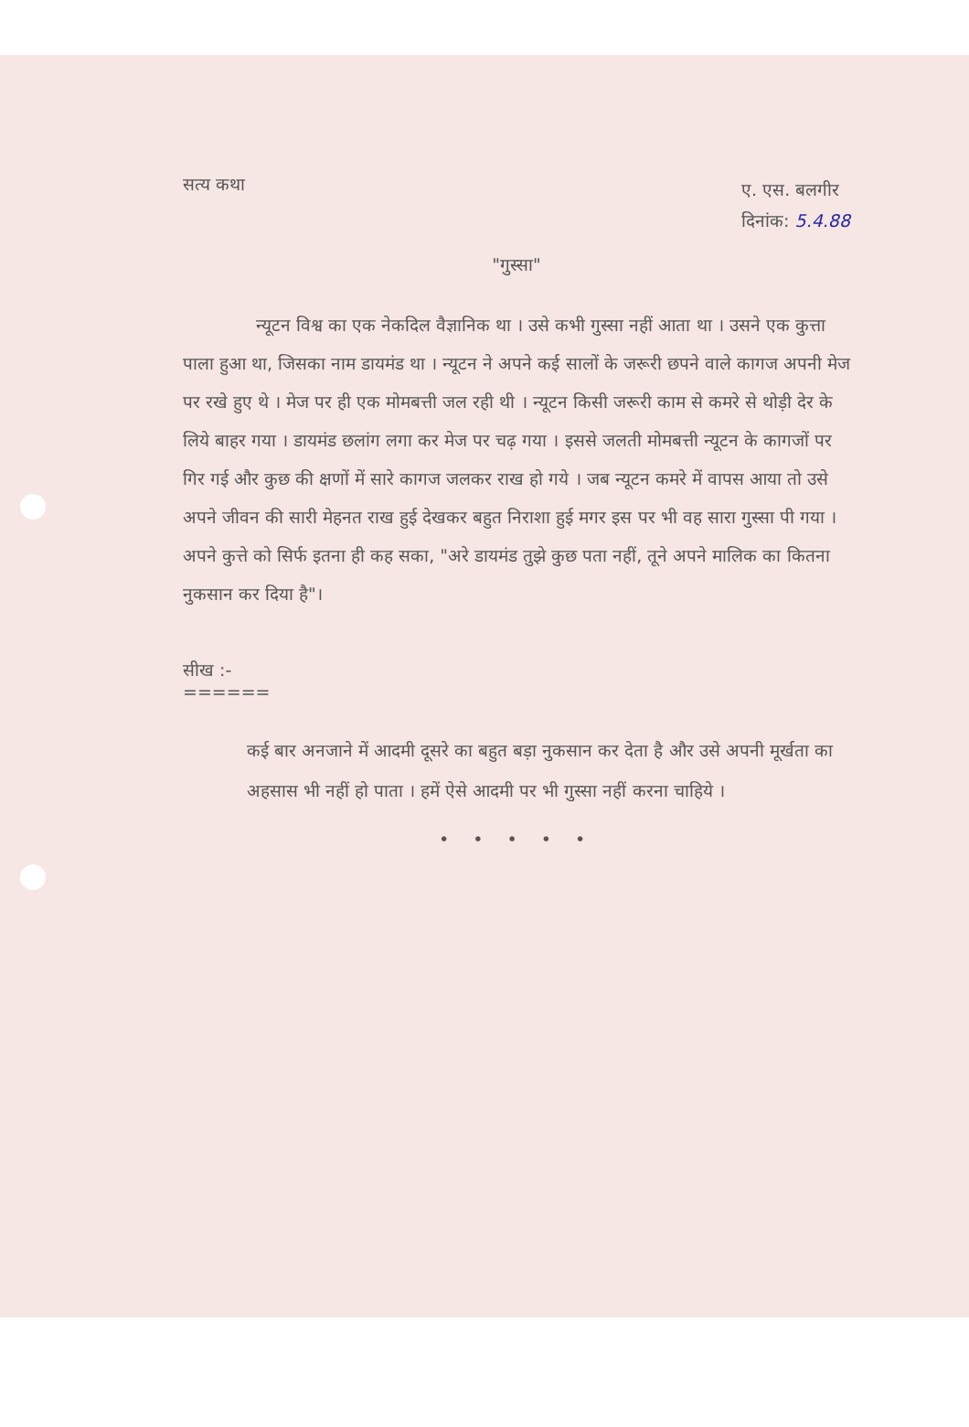सत्य कथा
ए. एस. बलगीर
दिनांक: 5.4.88
"गुस्सा"
न्यूटन विश्व का एक नेकदिल वैज्ञानिक था । उसे कभी गुस्सा नहीं आता था । उसने एक कुत्ता पाला हुआ था, जिसका नाम डायमंड था । न्यूटन ने अपने कई सालों के जरूरी छपने वाले कागज अपनी मेज पर रखे हुए थे । मेज पर ही एक मोमबत्ती जल रही थी । न्यूटन किसी जरूरी काम से कमरे से थोड़ी देर के लिये बाहर गया । डायमंड छलांग लगा कर मेज पर चढ़ गया । इससे जलती मोमबत्ती न्यूटन के कागजों पर गिर गई और कुछ की क्षणों में सारे कागज जलकर राख हो गये । जब न्यूटन कमरे में वापस आया तो उसे अपने जीवन की सारी मेहनत राख हुई देखकर बहुत निराशा हुई मगर इस पर भी वह सारा गुस्सा पी गया । अपने कुत्ते को सिर्फ इतना ही कह सका, "अरे डायमंड तुझे कुछ पता नहीं, तूने अपने मालिक का कितना नुकसान कर दिया है"।
सीख :-
======
कई बार अनजाने में आदमी दूसरे का बहुत बड़ा नुकसान कर देता है और उसे अपनी मूर्खता का अहसास भी नहीं हो पाता । हमें ऐसे आदमी पर भी गुस्सा नहीं करना चाहिये ।
• • • • •